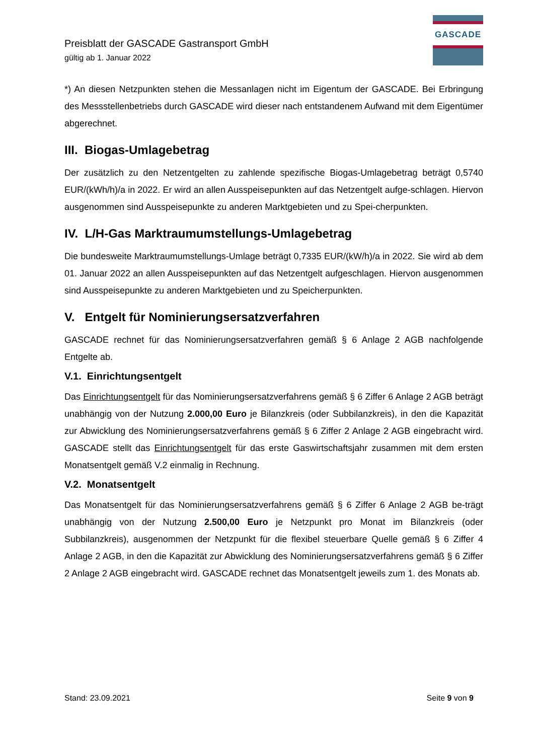Preisblatt der GASCADE Gastransport GmbH
gültig ab 1. Januar 2022
GASCADE
*) An diesen Netzpunkten stehen die Messanlagen nicht im Eigentum der GASCADE. Bei Erbringung des Messstellenbetriebs durch GASCADE wird dieser nach entstandenem Aufwand mit dem Eigentümer abgerechnet.
III. Biogas-Umlagebetrag
Der zusätzlich zu den Netzentgelten zu zahlende spezifische Biogas-Umlagebetrag beträgt 0,5740 EUR/(kWh/h)/a in 2022. Er wird an allen Ausspeisepunkten auf das Netzentgelt aufge-schlagen. Hiervon ausgenommen sind Ausspeisepunkte zu anderen Marktgebieten und zu Spei-cherpunkten.
IV. L/H-Gas Marktraumumstellungs-Umlagebetrag
Die bundesweite Marktraumumstellungs-Umlage beträgt 0,7335 EUR/(kW/h)/a in 2022. Sie wird ab dem 01. Januar 2022 an allen Ausspeisepunkten auf das Netzentgelt aufgeschlagen. Hiervon ausgenommen sind Ausspeisepunkte zu anderen Marktgebieten und zu Speicherpunkten.
V. Entgelt für Nominierungsersatzverfahren
GASCADE rechnet für das Nominierungsersatzverfahren gemäß § 6 Anlage 2 AGB nachfolgende Entgelte ab.
V.1. Einrichtungsentgelt
Das Einrichtungsentgelt für das Nominierungsersatzverfahrens gemäß § 6 Ziffer 6 Anlage 2 AGB beträgt unabhängig von der Nutzung 2.000,00 Euro je Bilanzkreis (oder Subbilanzkreis), in den die Kapazität zur Abwicklung des Nominierungsersatzverfahrens gemäß § 6 Ziffer 2 Anlage 2 AGB eingebracht wird. GASCADE stellt das Einrichtungsentgelt für das erste Gaswirtschaftsjahr zusammen mit dem ersten Monatsentgelt gemäß V.2 einmalig in Rechnung.
V.2. Monatsentgelt
Das Monatsentgelt für das Nominierungsersatzverfahrens gemäß § 6 Ziffer 6 Anlage 2 AGB be-trägt unabhängig von der Nutzung 2.500,00 Euro je Netzpunkt pro Monat im Bilanzkreis (oder Subbilanzkreis), ausgenommen der Netzpunkt für die flexibel steuerbare Quelle gemäß § 6 Ziffer 4 Anlage 2 AGB, in den die Kapazität zur Abwicklung des Nominierungsersatzverfahrens gemäß § 6 Ziffer 2 Anlage 2 AGB eingebracht wird. GASCADE rechnet das Monatsentgelt jeweils zum 1. des Monats ab.
Stand: 23.09.2021 Seite 9 von 9